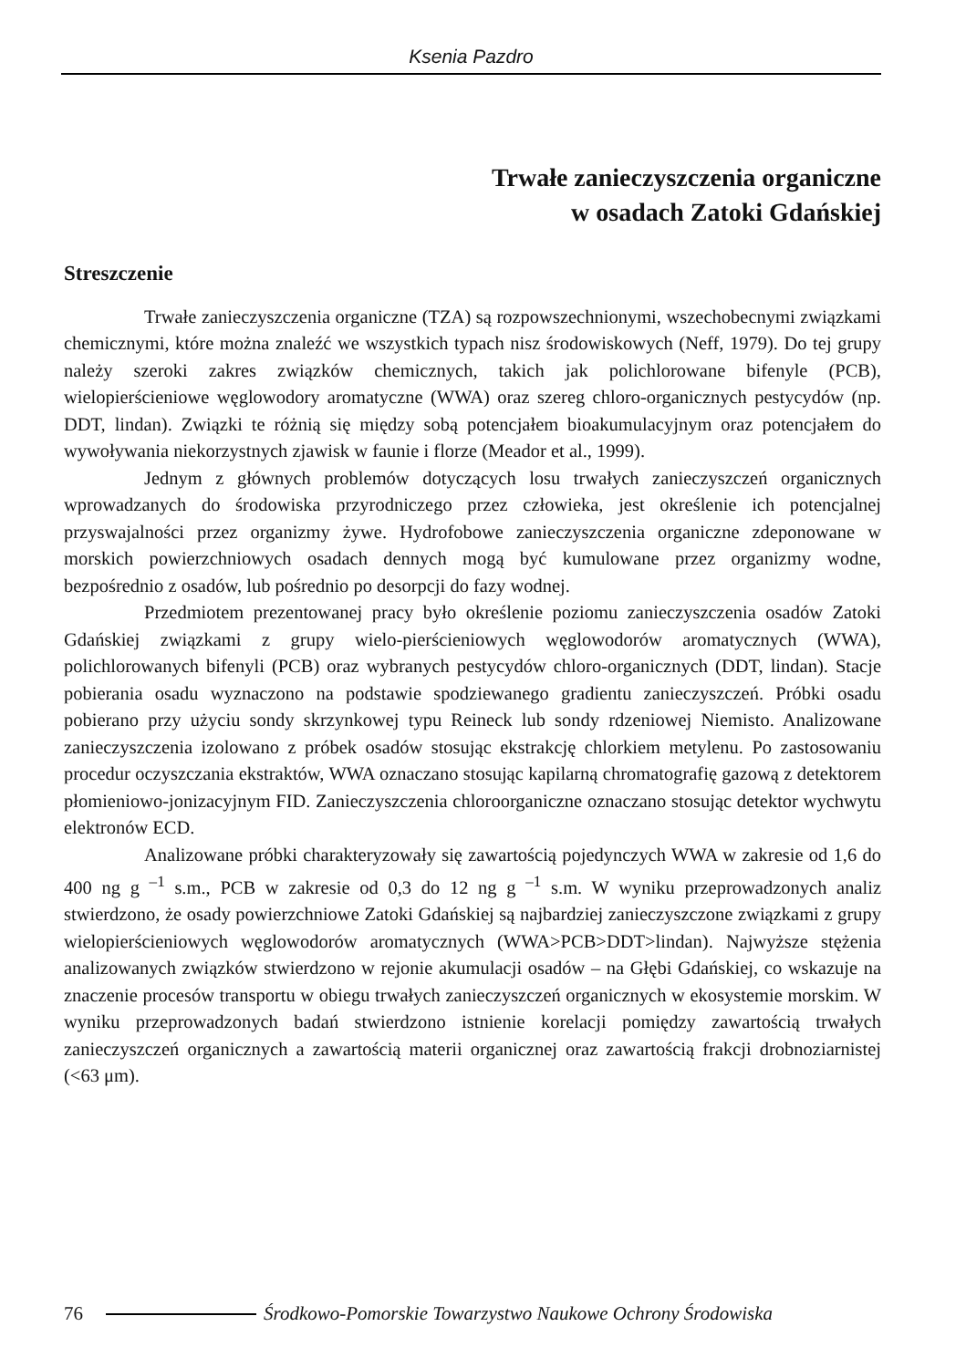Ksenia Pazdro
Trwałe zanieczyszczenia organiczne
w osadach Zatoki Gdańskiej
Streszczenie
Trwałe zanieczyszczenia organiczne (TZA) są rozpowszechnionymi, wszechobecnymi związkami chemicznymi, które można znaleźć we wszystkich typach nisz środowiskowych (Neff, 1979). Do tej grupy należy szeroki zakres związków chemicznych, takich jak polichlorowane bifenyle (PCB), wielopierścieniowe węglowodory aromatyczne (WWA) oraz szereg chloro-organicznych pestycydów (np. DDT, lindan). Związki te różnią się między sobą potencjałem bioakumulacyjnym oraz potencjałem do wywoływania niekorzystnych zjawisk w faunie i florze (Meador et al., 1999).
Jednym z głównych problemów dotyczących losu trwałych zanieczyszczeń organicznych wprowadzanych do środowiska przyrodniczego przez człowieka, jest określenie ich potencjalnej przyswajalności przez organizmy żywe. Hydrofobowe zanieczyszczenia organiczne zdeponowane w morskich powierzchniowych osadach dennych mogą być kumulowane przez organizmy wodne, bezpośrednio z osadów, lub pośrednio po desorpcji do fazy wodnej.
Przedmiotem prezentowanej pracy było określenie poziomu zanieczyszczenia osadów Zatoki Gdańskiej związkami z grupy wielo-pierścieniowych węglowodorów aromatycznych (WWA), polichlorowanych bifenyli (PCB) oraz wybranych pestycydów chloro-organicznych (DDT, lindan). Stacje pobierania osadu wyznaczono na podstawie spodziewanego gradientu zanieczyszczeń. Próbki osadu pobierano przy użyciu sondy skrzynkowej typu Reineck lub sondy rdzeniowej Niemisto. Analizowane zanieczyszczenia izolowano z próbek osadów stosując ekstrakcję chlorkiem metylenu. Po zastosowaniu procedur oczyszczania ekstraktów, WWA oznaczano stosując kapilarną chromatografię gazową z detektorem płomieniowo-jonizacyjnym FID. Zanieczyszczenia chloroorganiczne oznaczano stosując detektor wychwytu elektronów ECD.
Analizowane próbki charakteryzowały się zawartością pojedynczych WWA w zakresie od 1,6 do 400 ng g <sup>–1</sup> s.m., PCB w zakresie od 0,3 do 12 ng g <sup>–1</sup> s.m. W wyniku przeprowadzonych analiz stwierdzono, że osady powierzchniowe Zatoki Gdańskiej są najbardziej zanieczyszczone związkami z grupy wielopierścieniowych węglowodorów aromatycznych (WWA>PCB>DDT>lindan). Najwyższe stężenia analizowanych związków stwierdzono w rejonie akumulacji osadów – na Głębi Gdańskiej, co wskazuje na znaczenie procesów transportu w obiegu trwałych zanieczyszczeń organicznych w ekosystemie morskim. W wyniku przeprowadzonych badań stwierdzono istnienie korelacji pomiędzy zawartością trwałych zanieczyszczeń organicznych a zawartością materii organicznej oraz zawartością frakcji drobnoziarnistej (<63 μm).
76
Środkowo-Pomorskie Towarzystwo Naukowe Ochrony Środowiska